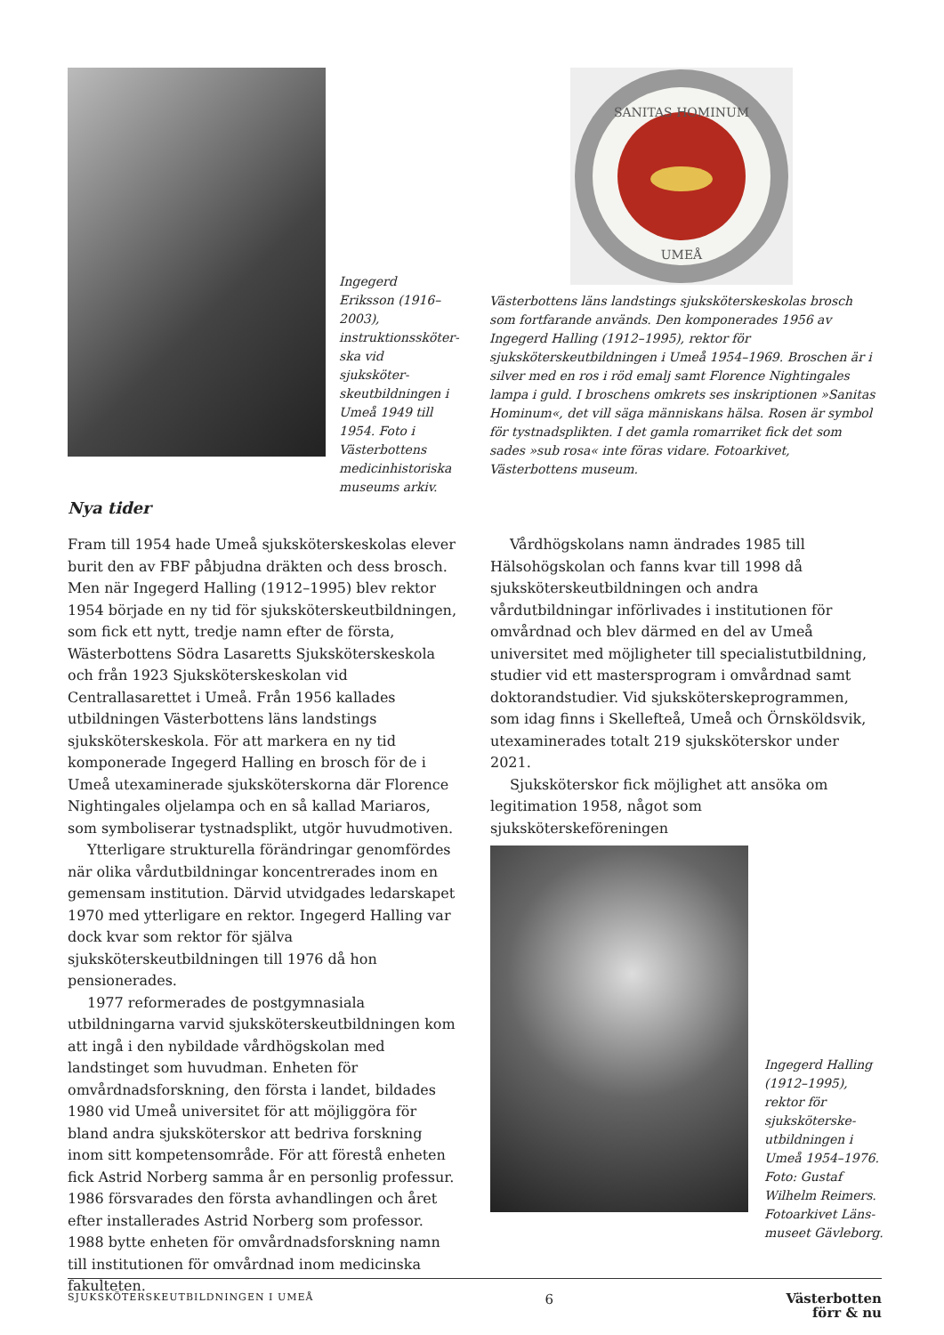Ingegerd Eriksson (1916–2003), instruktionssköter­ska vid sjuksköter­skeutbildningen i Umeå 1949 till 1954. Foto i Väster­bottens medicinhis­toriska museums arkiv.
SANITAS HOMINUM
UMEÅ
Västerbottens läns landstings sjuksköterskeskolas brosch som fortfarande används. Den komponerades 1956 av Ingegerd Halling (1912–1995), rektor för sjuksköterskeutbildningen i Umeå 1954–1969. Broschen är i silver med en ros i röd emalj samt Florence Nightingales lampa i guld. I broschens omkrets ses inskriptionen »Sanitas Hominum«, det vill säga människans hälsa. Rosen är symbol för tystnadsplikten. I det gamla romarriket fick det som sades »sub rosa« inte föras vidare. Fotoarkivet, Västerbottens museum.
Nya tider
Fram till 1954 hade Umeå sjuksköterskeskolas elever burit den av FBF påbjudna dräkten och dess brosch. Men när Ingegerd Halling (1912–1995) blev rektor 1954 började en ny tid för sjuksköterskeutbildningen, som fick ett nytt, tredje namn efter de första, Wästerbottens Södra Lasaretts Sjuksköterskeskola och från 1923 Sjuksköterskeskolan vid Centrallasarettet i Umeå. Från 1956 kallades utbildningen Västerbottens läns landstings sjuksköterskeskola. För att markera en ny tid komponerade Ingegerd Halling en brosch för de i Umeå utexaminerade sjuksköterskorna där Florence Nightingales oljelampa och en så kallad Mariaros, som symboliserar tystnadsplikt, utgör huvudmotiven.
Ytterligare strukturella förändringar genomfördes när olika vårdutbildningar koncentrerades inom en gemensam institution. Därvid utvidgades ledarskapet 1970 med ytterligare en rektor. Ingegerd Halling var dock kvar som rektor för själva sjuksköterskeutbildningen till 1976 då hon pensionerades.
1977 reformerades de postgymnasiala utbildningarna varvid sjuksköterskeutbildningen kom att ingå i den nybildade vårdhögskolan med landstinget som huvudman. Enheten för omvårdnadsforskning, den första i landet, bildades 1980 vid Umeå universitet för att möjliggöra för bland andra sjuksköterskor att bedriva forskning inom sitt kompetensområde. För att förestå enheten fick Astrid Norberg samma år en personlig professur. 1986 försvarades den första avhandlingen och året efter installerades Astrid Norberg som professor. 1988 bytte enheten för omvårdnadsforskning namn till institutionen för omvårdnad inom medicinska fakulteten.
Vårdhögskolans namn ändrades 1985 till Hälsohögskolan och fanns kvar till 1998 då sjuksköterskeutbildningen och andra vårdutbildningar införlivades i institutionen för omvårdnad och blev därmed en del av Umeå universitet med möjligheter till specialistutbildning, studier vid ett mastersprogram i omvårdnad samt doktorandstudier. Vid sjuksköterskeprogrammen, som idag finns i Skellefteå, Umeå och Örnsköldsvik, utexaminerades totalt 219 sjuksköterskor under 2021.
Sjuksköterskor fick möjlighet att ansöka om legitimation 1958, något som sjuksköterskeföreningen
Ingegerd Halling (1912–1995), rektor för sjuksköterske­utbildningen i Umeå 1954–1976. Foto: Gustaf Wilhelm Reimers. Fotoarkivet Läns­museet Gävleborg.
SJUKSKÖTERSKEUTBILDNINGEN I UMEÅ 6 Västerbotten
förr & nu